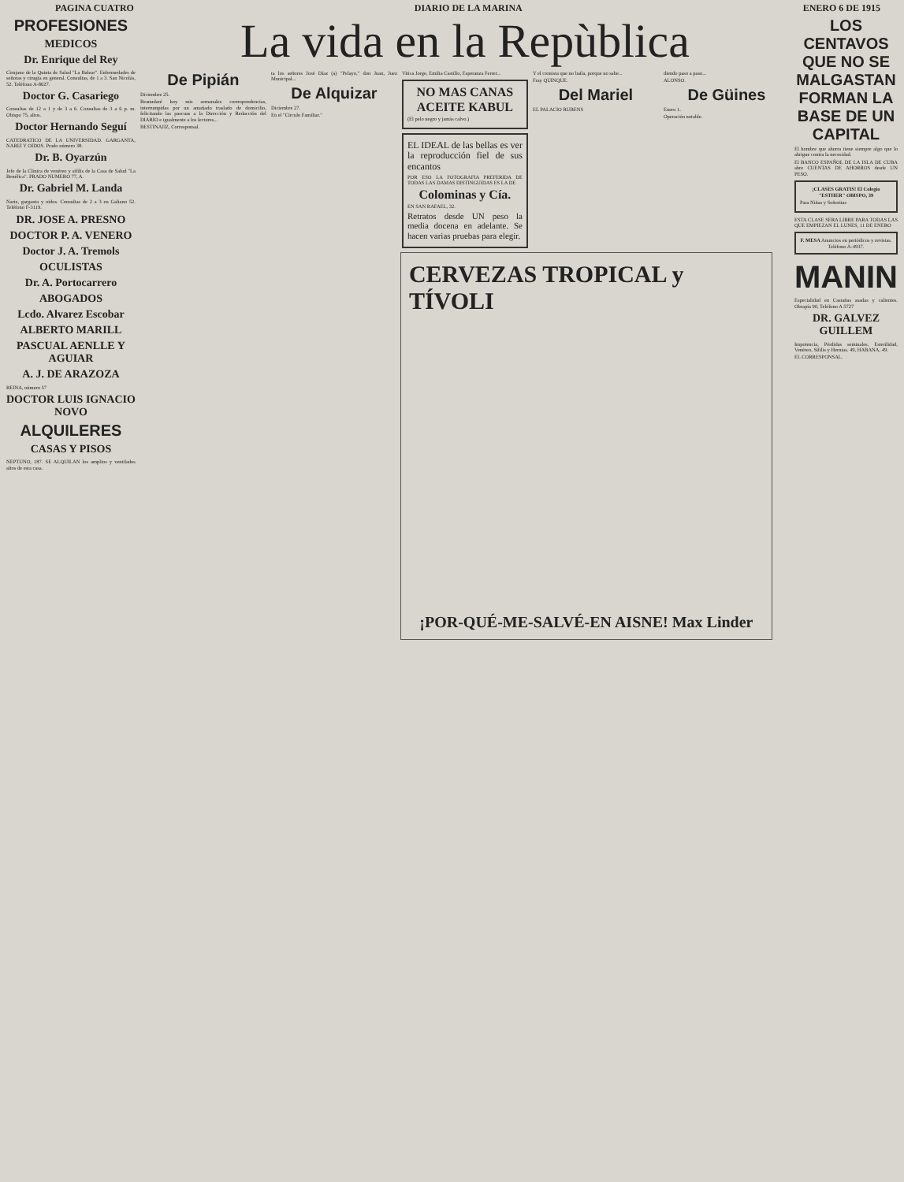PAGINA CUATRO DIARIO DE LA MARINA ENERO 6 DE 1915
PROFESIONES
MEDICOS
Dr. Enrique del Rey
Cirujano de la Quinta de Salud "La Balear". Enfermedades de señoras y cirugía en general. Consultas, de 1 a 3. San Nicolás, 52. Teléfono A-8627.
Doctor G. Casariego
Consultas de 12 a 1 y de 3 a 6. Consultas de 3 a 6 p. m. Obispo 75, altos.
Doctor Hernando Seguí
CATEDRATICO DE LA UNIVERSIDAD. GARGANTA, NARIZ Y OIDOS. Prado número 38.
Dr. B. Oyarzún
Jefe de la Clínica de venéreo y sífilis de la Casa de Salud "La Benéfica". PRADO NUMERO 77, A.
Dr. Gabriel M. Landa
Nariz, garganta y oidos. Consultas de 2 a 3 en Galiano 52. Teléfono F-3119.
DR. JOSE A. PRESNO
DOCTOR P. A. VENERO
Doctor J. A. Tremols
OCULISTAS
Dr. A. Portocarrero
ABOGADOS
Lcdo. Alvarez Escobar
ALBERTO MARILL
PASCUAL AENLLE Y AGUIAR
A. J. DE ARAZOZA
REINA, número 57
DOCTOR LUIS IGNACIO NOVO
ALQUILERES
CASAS Y PISOS
NEPTUNO, 187. SE ALQUILAN los amplios y ventilados altos de esta casa.
La vida en la Repùblica
De Pipián
Diciembre 25.
Reanudaré hoy mis semanales correspondencias, interrumpidas por un amañado traslado de domicilio, felicitando las pascuas a la Dirección y Redacción del DIARIO e igualmente a los lectores...
BESTINAJIZ, Corresponsal.
ta los señores José Díaz (a) "Pelayo," don Juan, Juez Municipal...
De Alquizar
Diciembre 27.
En el "Círculo Familiar."
Vitica Jorge, Emilia Castillo, Esperanza Ferrer...
NO MAS CANAS ACEITE KABUL
(El pelo negro y jamás calvo.)
EL IDEAL de las bellas es ver la reproducción fiel de sus encantos
POR ESO LA FOTOGRAFIA PREFERIDA DE TODAS LAS DAMAS DISTINGUIDAS ES LA DE
Colominas y Cía.
EN SAN RAFAEL, 32.
Retratos desde UN peso la media docena en adelante. Se hacen varias pruebas para elegir.
Y el cronista que no baila, porque no sabe...
Fray QUINQUE.
Del Mariel
EL PALACIO RUBENS
diendo paso a paso...
ALONSO.
De Güines
Enero 1.
Operación notable.
CERVEZAS TROPICAL y TÍVOLI
¡POR-QUÉ-ME-SALVÉ-EN AISNE! Max Linder
LOS CENTAVOS QUE NO SE MALGASTAN FORMAN LA BASE DE UN CAPITAL
El hombre que ahorra tiene siempre algo que lo abrigue contra la necesidad.
El BANCO ESPAÑOL DE LA ISLA DE CUBA abre CUENTAS DE AHORROS desde UN PESO.
¡CLASES GRATIS! El Colegio "ESTHER" OBISPO, 39
Para Niñas y Señoritas
ESTA CLASE SERA LIBRE PARA TODAS LAS QUE EMPIEZAN EL LUNES, 11 DE ENERO
F. MESA Anuncios en periódicos y revistas. Teléfono A-4937.
MANIN
Especialidad en Castañas asadas y calientes. Obrapía 90, Teléfono A 5727
DR. GALVEZ GUILLEM
Impotencia, Pérdidas seminales, Esterilidad, Venéreo, Sífilis y Hernias. 49, HABANA, 49.
EL CORRESPONSAL.